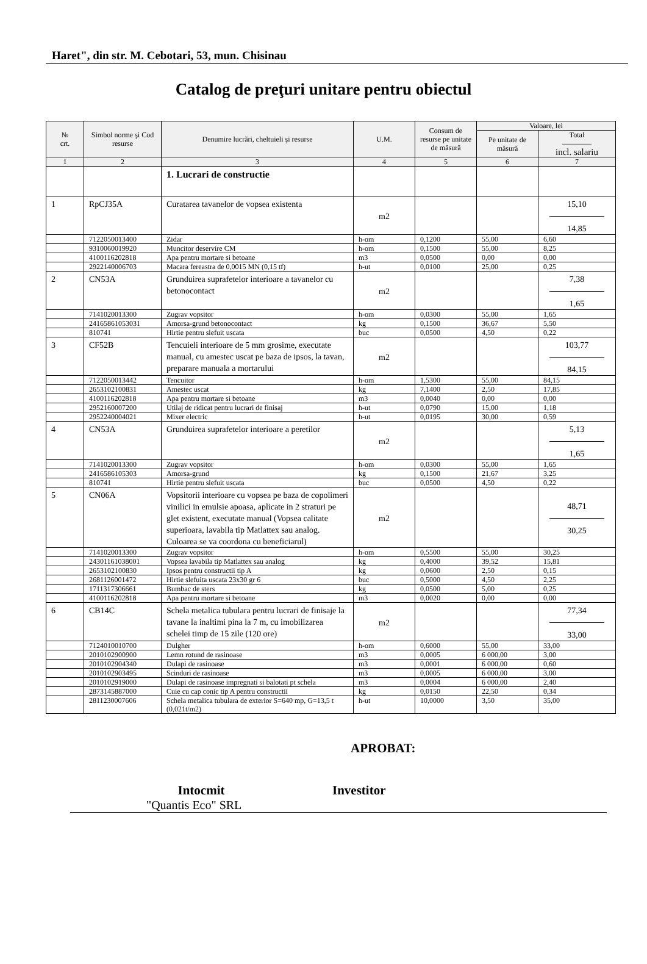Haret", din str. M. Cebotari, 53, mun. Chisinau
Catalog de preţuri unitare pentru obiectul
| № crt. | Simbol norme şi Cod resurse | Denumire lucrări, cheltuieli şi resurse | U.M. | Consum de resurse pe unitate de măsură | Valoare, lei | |
| --- | --- | --- | --- | --- | --- | --- |
| | | | | | Pe unitate de măsură | Total ———— incl. salariu |
| 1 | 2 | 3 | 4 | 5 | 6 | 7 |
| | | 1. Lucrari de constructie | | | | |
| 1 | RpCJ35A | Curatarea tavanelor de vopsea existenta | m2 | | | 15,10 14,85 |
| | 7122050013400 | Zidar | h-om | 0,1200 | 55,00 | 6,60 |
| | 9310060019920 | Muncitor deservire CM | h-om | 0,1500 | 55,00 | 8,25 |
| | 4100116202818 | Apa pentru mortare si betoane | m3 | 0,0500 | 0,00 | 0,00 |
| | 2922140006703 | Macara fereastra de 0,0015 MN (0,15 tf) | h-ut | 0,0100 | 25,00 | 0,25 |
| 2 | CN53A | Grunduirea suprafetelor interioare a tavanelor cu betonocontact | m2 | | | 7,38 1,65 |
| | 7141020013300 | Zugrav vopsitor | h-om | 0,0300 | 55,00 | 1,65 |
| | 24165861053031 | Amorsa-grund betonocontact | kg | 0,1500 | 36,67 | 5,50 |
| | 810741 | Hirtie pentru slefuit uscata | buc | 0,0500 | 4,50 | 0,22 |
| 3 | CF52B | Tencuieli interioare de 5 mm grosime, executate manual, cu amestec uscat pe baza de ipsos, la tavan, preparare manuala a mortarului | m2 | | | 103,77 84,15 |
| | 7122050013442 | Tencuitor | h-om | 1,5300 | 55,00 | 84,15 |
| | 2653102100831 | Amestec uscat | kg | 7,1400 | 2,50 | 17,85 |
| | 4100116202818 | Apa pentru mortare si betoane | m3 | 0,0040 | 0,00 | 0,00 |
| | 2952160007200 | Utilaj de ridicat pentru lucrari de finisaj | h-ut | 0,0790 | 15,00 | 1,18 |
| | 2952240004021 | Mixer electric | h-ut | 0,0195 | 30,00 | 0,59 |
| 4 | CN53A | Grunduirea suprafetelor interioare a peretilor | m2 | | | 5,13 1,65 |
| | 7141020013300 | Zugrav vopsitor | h-om | 0,0300 | 55,00 | 1,65 |
| | 2416586105303 | Amorsa-grund | kg | 0,1500 | 21,67 | 3,25 |
| | 810741 | Hirtie pentru slefuit uscata | buc | 0,0500 | 4,50 | 0,22 |
| 5 | CN06A | Vopsitorii interioare cu vopsea pe baza de copolimeri vinilici in emulsie apoasa, aplicate in 2 straturi pe glet existent, executate manual (Vopsea calitate superioara, lavabila tip Matlattex sau analog. Culoarea se va coordona cu beneficiarul) | m2 | | | 48,71 30,25 |
| | 7141020013300 | Zugrav vopsitor | h-om | 0,5500 | 55,00 | 30,25 |
| | 24301161038001 | Vopsea lavabila tip Matlattex sau analog | kg | 0,4000 | 39,52 | 15,81 |
| | 2653102100830 | Ipsos pentru constructii tip A | kg | 0,0600 | 2,50 | 0,15 |
| | 2681126001472 | Hirtie slefuita uscata 23x30 gr 6 | buc | 0,5000 | 4,50 | 2,25 |
| | 1711317306661 | Bumbac de sters | kg | 0,0500 | 5,00 | 0,25 |
| | 4100116202818 | Apa pentru mortare si betoane | m3 | 0,0020 | 0,00 | 0,00 |
| 6 | CB14C | Schela metalica tubulara pentru lucrari de finisaje la tavane la inaltimi pina la 7 m, cu imobilizarea schelei timp de 15 zile (120 ore) | m2 | | | 77,34 33,00 |
| | 7124010010700 | Dulgher | h-om | 0,6000 | 55,00 | 33,00 |
| | 2010102900900 | Lemn rotund de rasinoase | m3 | 0,0005 | 6 000,00 | 3,00 |
| | 2010102904340 | Dulapi de rasinoase | m3 | 0,0001 | 6 000,00 | 0,60 |
| | 2010102903495 | Scinduri de rasinoase | m3 | 0,0005 | 6 000,00 | 3,00 |
| | 2010102919000 | Dulapi de rasinoase impregnati si balotati pt schela | m3 | 0,0004 | 6 000,00 | 2,40 |
| | 2873145887000 | Cuie cu cap conic tip A pentru constructii | kg | 0,0150 | 22,50 | 0,34 |
| | 2811230007606 | Schela metalica tubulara de exterior S=640 mp, G=13,5 t (0,021t/m2) | h-ut | 10,0000 | 3,50 | 35,00 |
APROBAT:
Intocmit
"Quantis Eco" SRL
Investitor